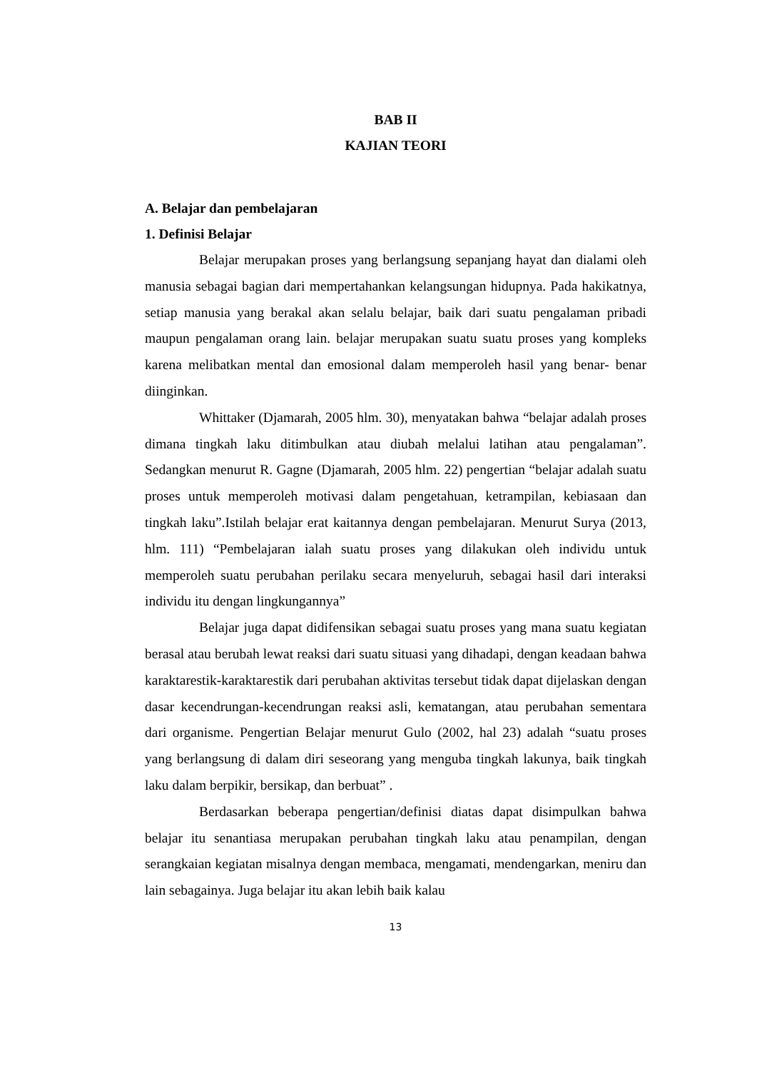BAB II
KAJIAN TEORI
A. Belajar dan pembelajaran
1. Definisi Belajar
Belajar merupakan proses yang berlangsung sepanjang hayat dan dialami oleh manusia sebagai bagian dari mempertahankan kelangsungan hidupnya. Pada hakikatnya, setiap manusia yang berakal akan selalu belajar, baik dari suatu pengalaman pribadi maupun pengalaman orang lain. belajar merupakan suatu suatu proses yang kompleks karena melibatkan mental dan emosional dalam memperoleh hasil yang benar- benar diinginkan.
Whittaker (Djamarah, 2005 hlm. 30), menyatakan bahwa “belajar adalah proses dimana tingkah laku ditimbulkan atau diubah melalui latihan atau pengalaman”. Sedangkan menurut R. Gagne (Djamarah, 2005 hlm. 22) pengertian “belajar adalah suatu proses untuk memperoleh motivasi dalam pengetahuan, ketrampilan, kebiasaan dan tingkah laku”.Istilah belajar erat kaitannya dengan pembelajaran. Menurut Surya (2013, hlm. 111) “Pembelajaran ialah suatu proses yang dilakukan oleh individu untuk memperoleh suatu perubahan perilaku secara menyeluruh, sebagai hasil dari interaksi individu itu dengan lingkungannya”
Belajar juga dapat didifensikan sebagai suatu proses yang mana suatu kegiatan berasal atau berubah lewat reaksi dari suatu situasi yang dihadapi, dengan keadaan bahwa karaktarestik-karaktarestik dari perubahan aktivitas tersebut tidak dapat dijelaskan dengan dasar kecendrungan-kecendrungan reaksi asli, kematangan, atau perubahan sementara dari organisme. Pengertian Belajar menurut Gulo (2002, hal 23) adalah “suatu proses yang berlangsung di dalam diri seseorang yang menguba tingkah lakunya, baik tingkah laku dalam berpikir, bersikap, dan berbuat” .
Berdasarkan beberapa pengertian/definisi diatas dapat disimpulkan bahwa belajar itu senantiasa merupakan perubahan tingkah laku atau penampilan, dengan serangkaian kegiatan misalnya dengan membaca, mengamati, mendengarkan, meniru dan lain sebagainya. Juga belajar itu akan lebih baik kalau
13